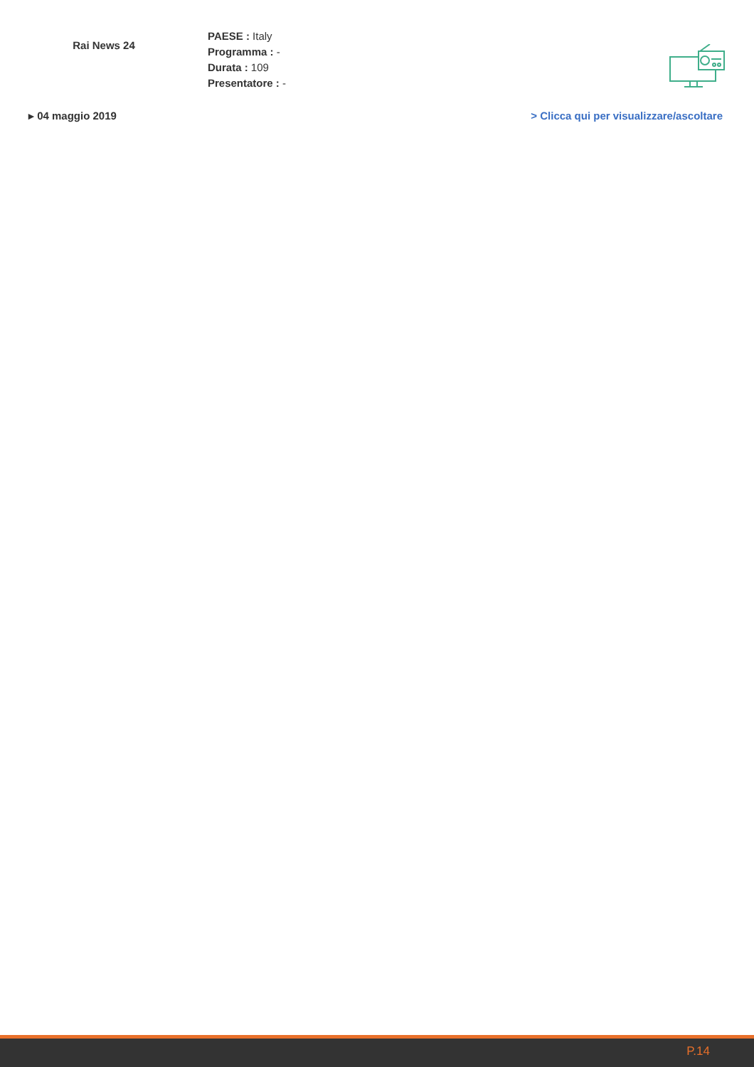Rai News 24
PAESE : Italy
Programma : -
Durata : 109
Presentatore : -
▸ 04 maggio 2019 > Clicca qui per visualizzare/ascoltare
P.14